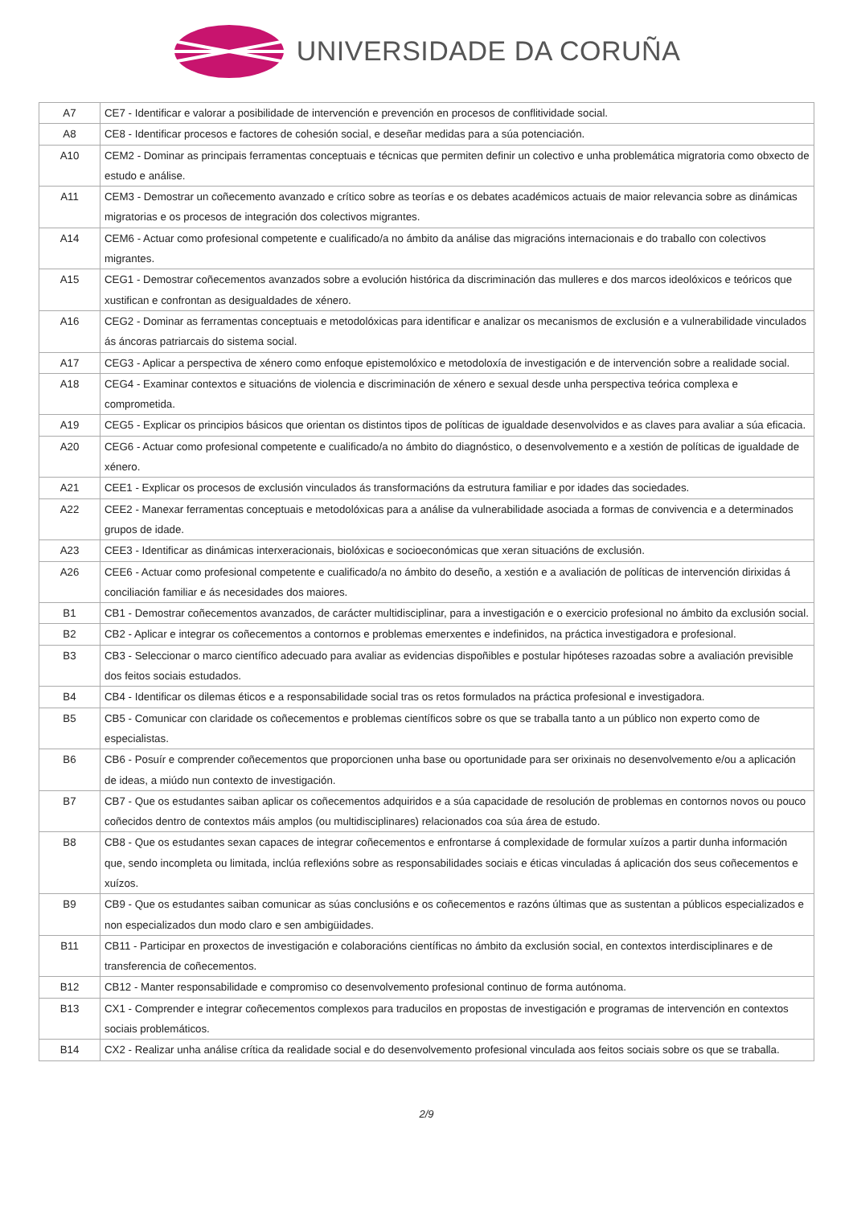UNIVERSIDADE DA CORUÑA
| A7 | CE7 - Identificar e valorar a posibilidade de intervención e prevención en procesos de conflitividade social. |
| A8 | CE8 - Identificar procesos e factores de cohesión social, e deseñar medidas para a súa potenciación. |
| A10 | CEM2 - Dominar as principais ferramentas conceptuais e técnicas que permiten definir un colectivo e unha problemática migratoria como obxecto de estudo e análise. |
| A11 | CEM3 - Demostrar un coñecemento avanzado e crítico sobre as teorías e os debates académicos actuais de maior relevancia sobre as dinámicas migratorias e os procesos de integración dos colectivos migrantes. |
| A14 | CEM6 - Actuar como profesional competente e cualificado/a no ámbito da análise das migracións internacionais e do traballo con colectivos migrantes. |
| A15 | CEG1 - Demostrar coñecementos avanzados sobre a evolución histórica da discriminación das mulleres e dos marcos ideolóxicos e teóricos que xustifican e confrontan as desigualdades de xénero. |
| A16 | CEG2 - Dominar as ferramentas conceptuais e metodolóxicas para identificar e analizar os mecanismos de exclusión e a vulnerabilidade vinculados ás áncoras patriarcais do sistema social. |
| A17 | CEG3 - Aplicar a perspectiva de xénero como enfoque epistemolóxico e metodoloxía de investigación e de intervención sobre a realidade social. |
| A18 | CEG4 - Examinar contextos e situacións de violencia e discriminación de xénero e sexual desde unha perspectiva teórica complexa e comprometida. |
| A19 | CEG5 - Explicar os principios básicos que orientan os distintos tipos de políticas de igualdade desenvolvidos e as claves para avaliar a súa eficacia. |
| A20 | CEG6 - Actuar como profesional competente e cualificado/a no ámbito do diagnóstico, o desenvolvemento e a xestión de políticas de igualdade de xénero. |
| A21 | CEE1 - Explicar os procesos de exclusión vinculados ás transformacións da estrutura familiar e por idades das sociedades. |
| A22 | CEE2 - Manexar ferramentas conceptuais e metodolóxicas para a análise da vulnerabilidade asociada a formas de convivencia e a determinados grupos de idade. |
| A23 | CEE3 - Identificar as dinámicas interxeracionais, biolóxicas e socioeconómicas que xeran situacións de exclusión. |
| A26 | CEE6 - Actuar como profesional competente e cualificado/a no ámbito do deseño, a xestión e a avaliación de políticas de intervención dirixidas á conciliación familiar e ás necesidades dos maiores. |
| B1 | CB1 - Demostrar coñecementos avanzados, de carácter multidisciplinar, para a investigación e o exercicio profesional no ámbito da exclusión social. |
| B2 | CB2 - Aplicar e integrar os coñecementos a contornos e problemas emerxentes e indefinidos, na práctica investigadora e profesional. |
| B3 | CB3 - Seleccionar o marco científico adecuado para avaliar as evidencias dispoñibles e postular hipóteses razoadas sobre a avaliación previsible dos feitos sociais estudados. |
| B4 | CB4 - Identificar os dilemas éticos e a responsabilidade social tras os retos formulados na práctica profesional e investigadora. |
| B5 | CB5 - Comunicar con claridade os coñecementos e problemas científicos sobre os que se traballa tanto a un público non experto como de especialistas. |
| B6 | CB6 - Posuír e comprender coñecementos que proporcionen unha base ou oportunidade para ser orixinais no desenvolvemento e/ou a aplicación de ideas, a miúdo nun contexto de investigación. |
| B7 | CB7 - Que os estudantes saiban aplicar os coñecementos adquiridos e a súa capacidade de resolución de problemas en contornos novos ou pouco coñecidos dentro de contextos máis amplos (ou multidisciplinares) relacionados coa súa área de estudo. |
| B8 | CB8 - Que os estudantes sexan capaces de integrar coñecementos e enfrontarse á complexidade de formular xuízos a partir dunha información que, sendo incompleta ou limitada, inclúa reflexións sobre as responsabilidades sociais e éticas vinculadas á aplicación dos seus coñecementos e xuízos. |
| B9 | CB9 - Que os estudantes saiban comunicar as súas conclusións e os coñecementos e razóns últimas que as sustentan a públicos especializados e non especializados dun modo claro e sen ambigüidades. |
| B11 | CB11 - Participar en proxectos de investigación e colaboracións científicas no ámbito da exclusión social, en contextos interdisciplinares e de transferencia de coñecementos. |
| B12 | CB12 - Manter responsabilidade e compromiso co desenvolvemento profesional continuo de forma autónoma. |
| B13 | CX1 - Comprender e integrar coñecementos complexos para traducilos en propostas de investigación e programas de intervención en contextos sociais problemáticos. |
| B14 | CX2 - Realizar unha análise crítica da realidade social e do desenvolvemento profesional vinculada aos feitos sociais sobre os que se traballa. |
2/9